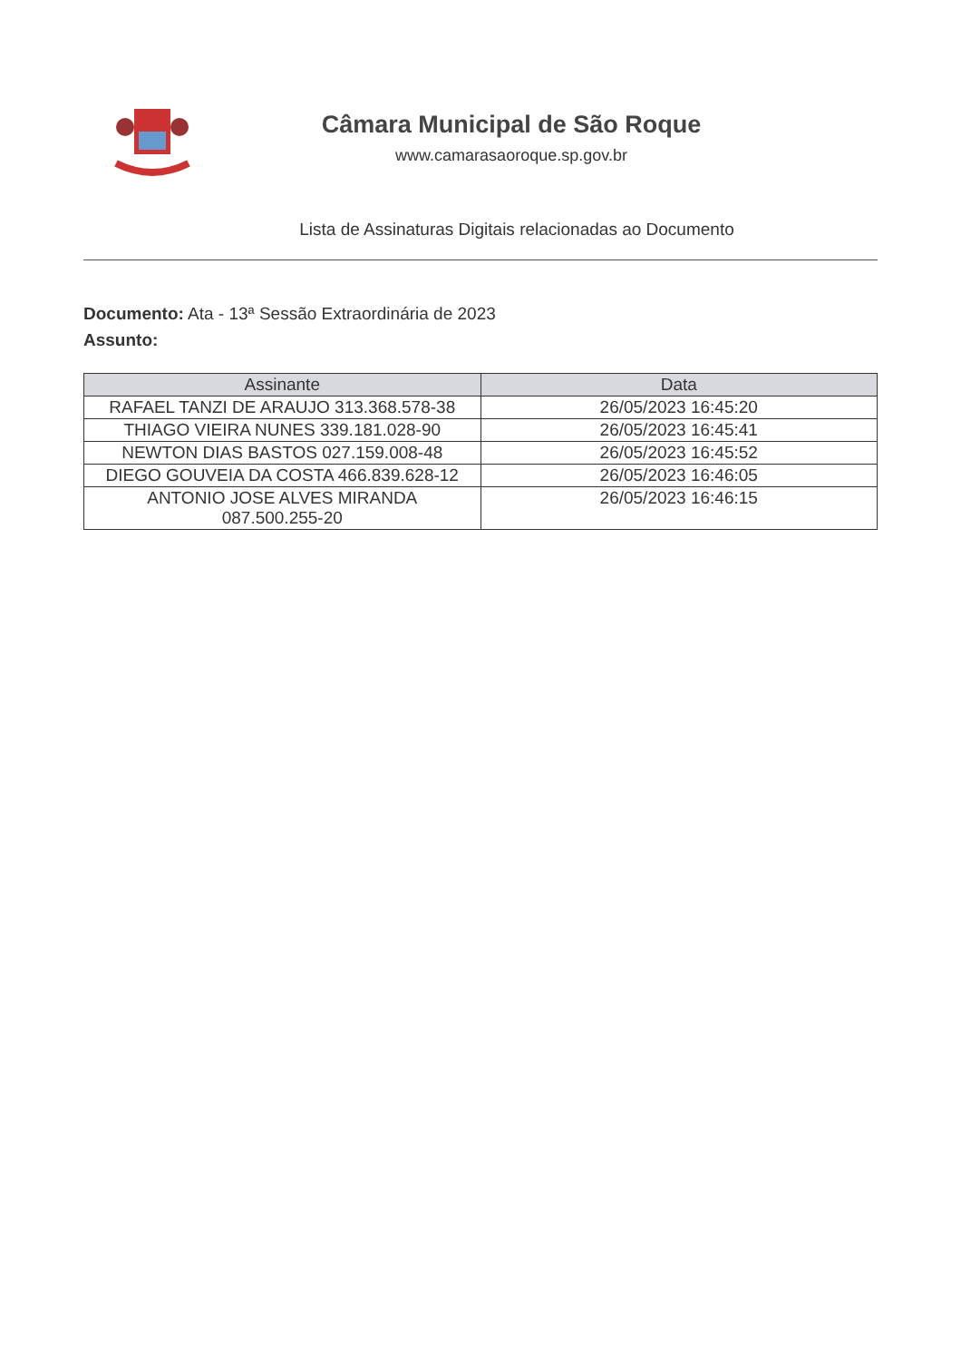Câmara Municipal de São Roque
www.camarasaoroque.sp.gov.br
Lista de Assinaturas Digitais relacionadas ao Documento
Documento: Ata - 13ª Sessão Extraordinária de 2023
Assunto:
| Assinante | Data |
| --- | --- |
| RAFAEL TANZI DE ARAUJO 313.368.578-38 | 26/05/2023 16:45:20 |
| THIAGO VIEIRA NUNES 339.181.028-90 | 26/05/2023 16:45:41 |
| NEWTON DIAS BASTOS 027.159.008-48 | 26/05/2023 16:45:52 |
| DIEGO GOUVEIA DA COSTA 466.839.628-12 | 26/05/2023 16:46:05 |
| ANTONIO JOSE ALVES MIRANDA 087.500.255-20 | 26/05/2023 16:46:15 |